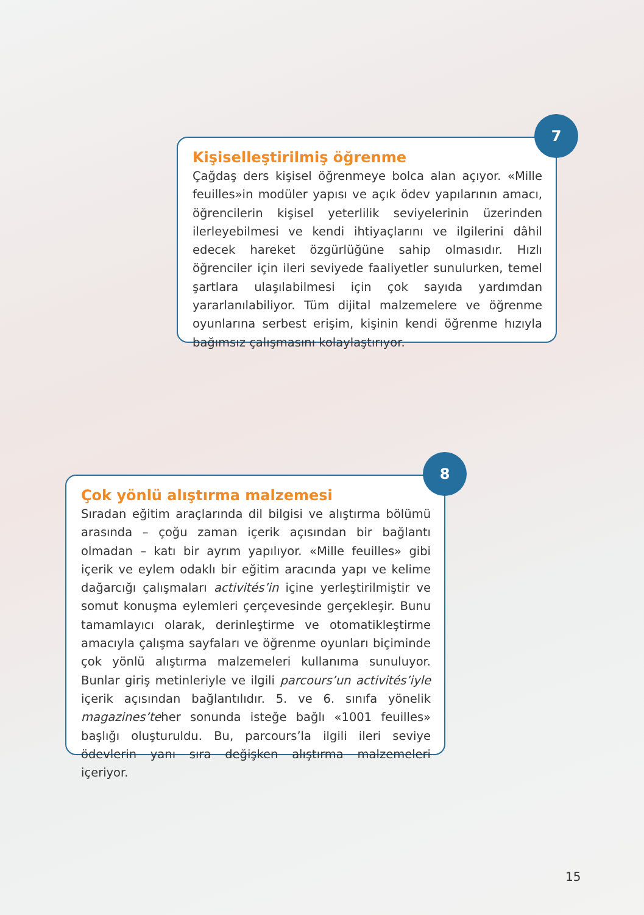Kişiselleştirilmiş öğrenme
Çağdaş ders kişisel öğrenmeye bolca alan açıyor. «Mille feuilles»in modüler yapısı ve açık ödev yapılarının amacı, öğrencilerin kişisel yeterlilik seviyelerinin üzerinden ilerleyebilmesi ve kendi ihtiyaçlarını ve ilgilerini dâhil edecek hareket özgürlüğüne sahip olmasıdır. Hızlı öğrenciler için ileri seviyede faaliyetler sunulurken, temel şartlara ulaşılabilmesi için çok sayıda yardımdan yararlanılabiliyor. Tüm dijital malzemelere ve öğrenme oyunlarına serbest erişim, kişinin kendi öğrenme hızıyla bağımsız çalışmasını kolaylaştırıyor.
7
Çok yönlü alıştırma malzemesi
Sıradan eğitim araçlarında dil bilgisi ve alıştırma bölümü arasında – çoğu zaman içerik açısından bir bağlantı olmadan – katı bir ayrım yapılıyor. «Mille feuilles» gibi içerik ve eylem odaklı bir eğitim aracında yapı ve kelime dağarcığı çalışmaları activités’in içine yerleştirilmiştir ve somut konuşma eylemleri çerçevesinde gerçekleşir. Bunu tamamlayıcı olarak, derinleştirme ve otomatikleştirme amacıyla çalışma sayfaları ve öğrenme oyunları biçiminde çok yönlü alıştırma malzemeleri kullanıma sunuluyor. Bunlar giriş metinleriyle ve ilgili parcours’un activités’iyle içerik açısından bağlantılıdır. 5. ve 6. sınıfa yönelik magazines’teher sonunda isteğe bağlı «1001 feuilles» başlığı oluşturuldu. Bu, parcours’la ilgili ileri seviye ödevlerin yanı sıra değişken alıştırma malzemeleri içeriyor.
8
15